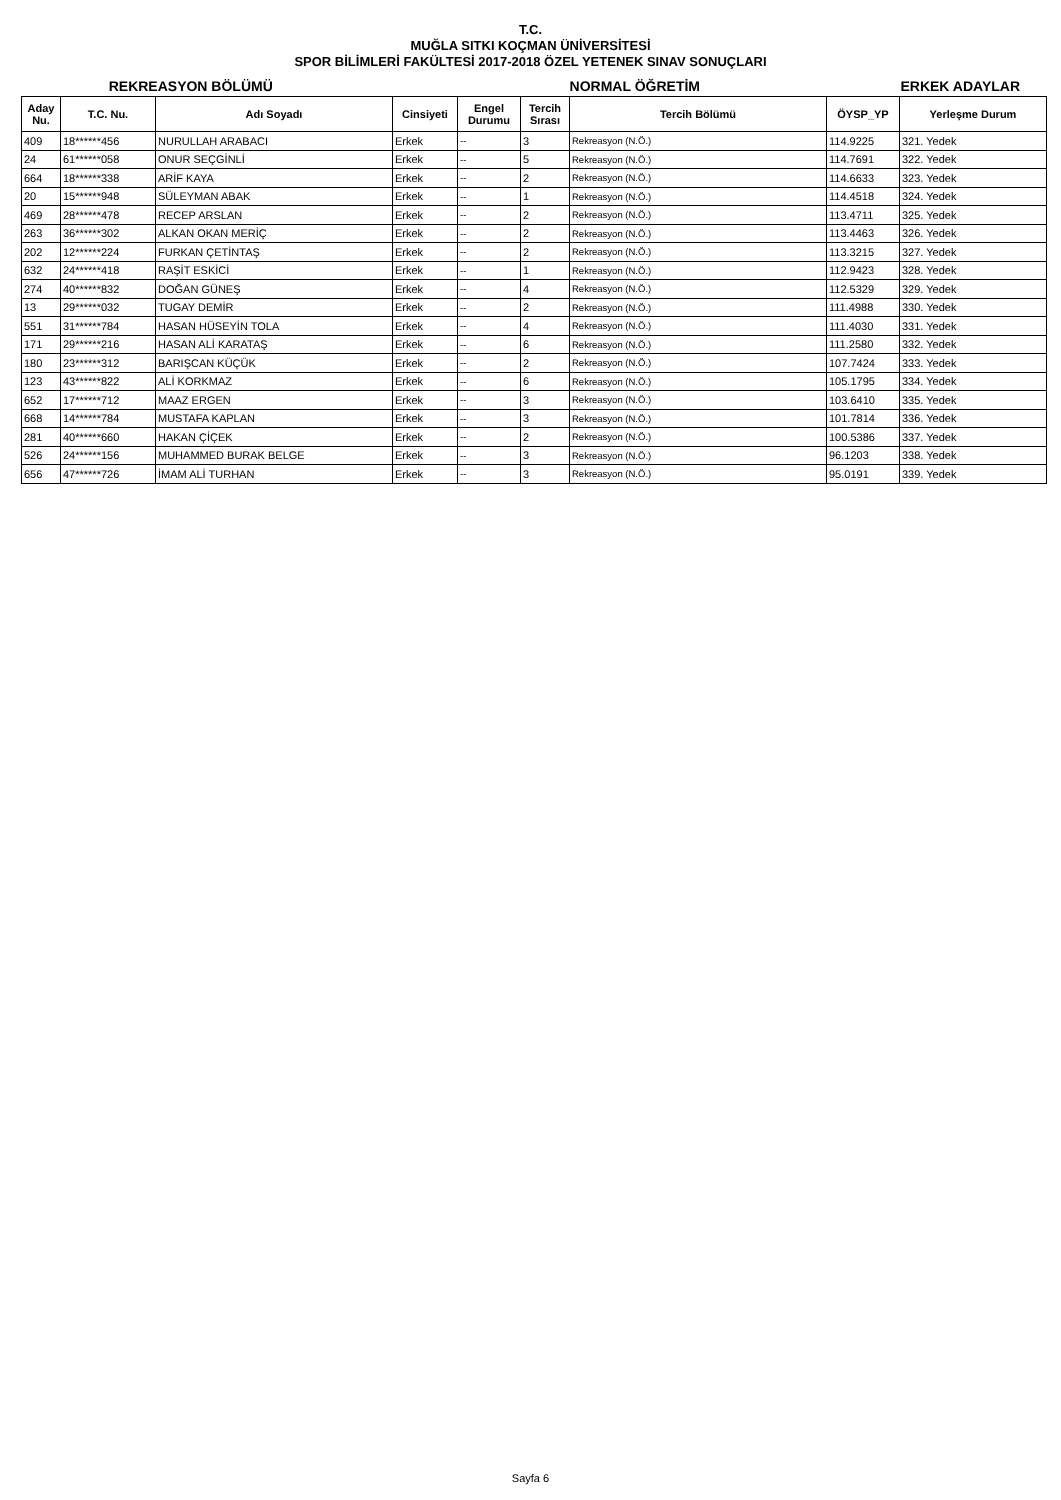T.C.
MUĞLA SITKI KOÇMAN ÜNİVERSİTESİ
SPOR BİLİMLERİ FAKÜLTESİ 2017-2018 ÖZEL YETENEK SINAV SONUÇLARI
REKREASYON BÖLÜMÜ NORMAL ÖĞRETİM ERKEK ADAYLAR
| Aday Nu. | T.C. Nu. | Adı Soyadı | Cinsiyeti | Engel Durumu | Tercih Sırası | Tercih Bölümü | ÖYSP_YP | Yerleşme Durum |
| --- | --- | --- | --- | --- | --- | --- | --- | --- |
| 409 | 18******456 | NURULLAH ARABACI | Erkek | -- | 3 | Rekreasyon (N.Ö.) | 114.9225 | 321. Yedek |
| 24 | 61******058 | ONUR SEÇGİNLİ | Erkek | -- | 5 | Rekreasyon (N.Ö.) | 114.7691 | 322. Yedek |
| 664 | 18******338 | ARİF KAYA | Erkek | -- | 2 | Rekreasyon (N.Ö.) | 114.6633 | 323. Yedek |
| 20 | 15******948 | SÜLEYMAN ABAK | Erkek | -- | 1 | Rekreasyon (N.Ö.) | 114.4518 | 324. Yedek |
| 469 | 28******478 | RECEP ARSLAN | Erkek | -- | 2 | Rekreasyon (N.Ö.) | 113.4711 | 325. Yedek |
| 263 | 36******302 | ALKAN OKAN MERİÇ | Erkek | -- | 2 | Rekreasyon (N.Ö.) | 113.4463 | 326. Yedek |
| 202 | 12******224 | FURKAN ÇETİNTAŞ | Erkek | -- | 2 | Rekreasyon (N.Ö.) | 113.3215 | 327. Yedek |
| 632 | 24******418 | RAŞİT ESKİCİ | Erkek | -- | 1 | Rekreasyon (N.Ö.) | 112.9423 | 328. Yedek |
| 274 | 40******832 | DOĞAN GÜNEŞ | Erkek | -- | 4 | Rekreasyon (N.Ö.) | 112.5329 | 329. Yedek |
| 13 | 29******032 | TUGAY DEMİR | Erkek | -- | 2 | Rekreasyon (N.Ö.) | 111.4988 | 330. Yedek |
| 551 | 31******784 | HASAN HÜSEYİN TOLA | Erkek | -- | 4 | Rekreasyon (N.Ö.) | 111.4030 | 331. Yedek |
| 171 | 29******216 | HASAN ALİ KARATAŞ | Erkek | -- | 6 | Rekreasyon (N.Ö.) | 111.2580 | 332. Yedek |
| 180 | 23******312 | BARIŞCAN KÜÇÜK | Erkek | -- | 2 | Rekreasyon (N.Ö.) | 107.7424 | 333. Yedek |
| 123 | 43******822 | ALİ KORKMAZ | Erkek | -- | 6 | Rekreasyon (N.Ö.) | 105.1795 | 334. Yedek |
| 652 | 17******712 | MAAZ ERGEN | Erkek | -- | 3 | Rekreasyon (N.Ö.) | 103.6410 | 335. Yedek |
| 668 | 14******784 | MUSTAFA KAPLAN | Erkek | -- | 3 | Rekreasyon (N.Ö.) | 101.7814 | 336. Yedek |
| 281 | 40******660 | HAKAN ÇİÇEK | Erkek | -- | 2 | Rekreasyon (N.Ö.) | 100.5386 | 337. Yedek |
| 526 | 24******156 | MUHAMMED BURAK BELGE | Erkek | -- | 3 | Rekreasyon (N.Ö.) | 96.1203 | 338. Yedek |
| 656 | 47******726 | İMAM ALİ TURHAN | Erkek | -- | 3 | Rekreasyon (N.Ö.) | 95.0191 | 339. Yedek |
Sayfa 6